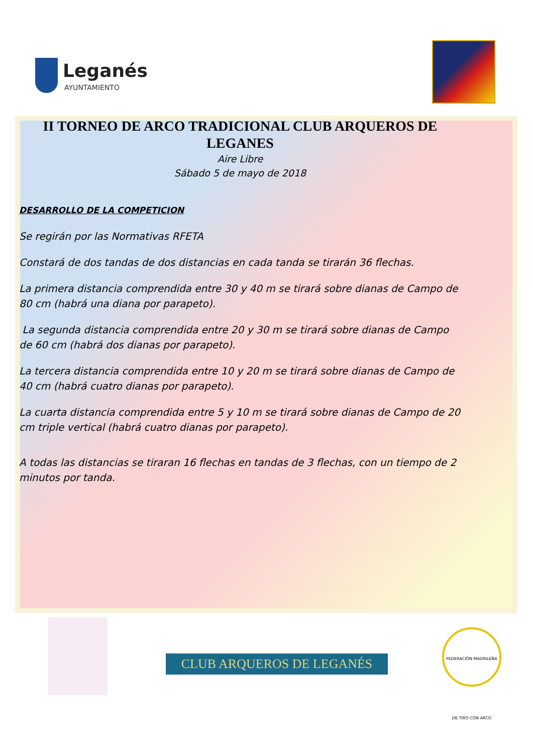Leganés
AYUNTAMIENTO
II TORNEO DE ARCO TRADICIONAL CLUB ARQUEROS DE LEGANES
Aire Libre
Sábado 5 de mayo de 2018
DESARROLLO DE LA COMPETICION
Se regirán por las Normativas RFETA
Constará de dos tandas de dos distancias en cada tanda se tirarán 36 flechas.
La primera distancia comprendida entre 30 y 40 m se tirará sobre dianas de Campo de 80 cm (habrá una diana por parapeto).
La segunda distancia comprendida entre 20 y 30 m se tirará sobre dianas de Campo de 60 cm (habrá dos dianas por parapeto).
La tercera distancia comprendida entre 10 y 20 m se tirará sobre dianas de Campo de 40 cm (habrá cuatro dianas por parapeto).
La cuarta distancia comprendida entre 5 y 10 m se tirará sobre dianas de Campo de 20 cm triple vertical (habrá cuatro dianas por parapeto).
A todas las distancias se tiraran 16 flechas en tandas de 3 flechas, con un tiempo de 2 minutos por tanda.
CLUB ARQUEROS DE LEGANÉS
FEDERACIÓN MADRILEÑA DE TIRO CON ARCO